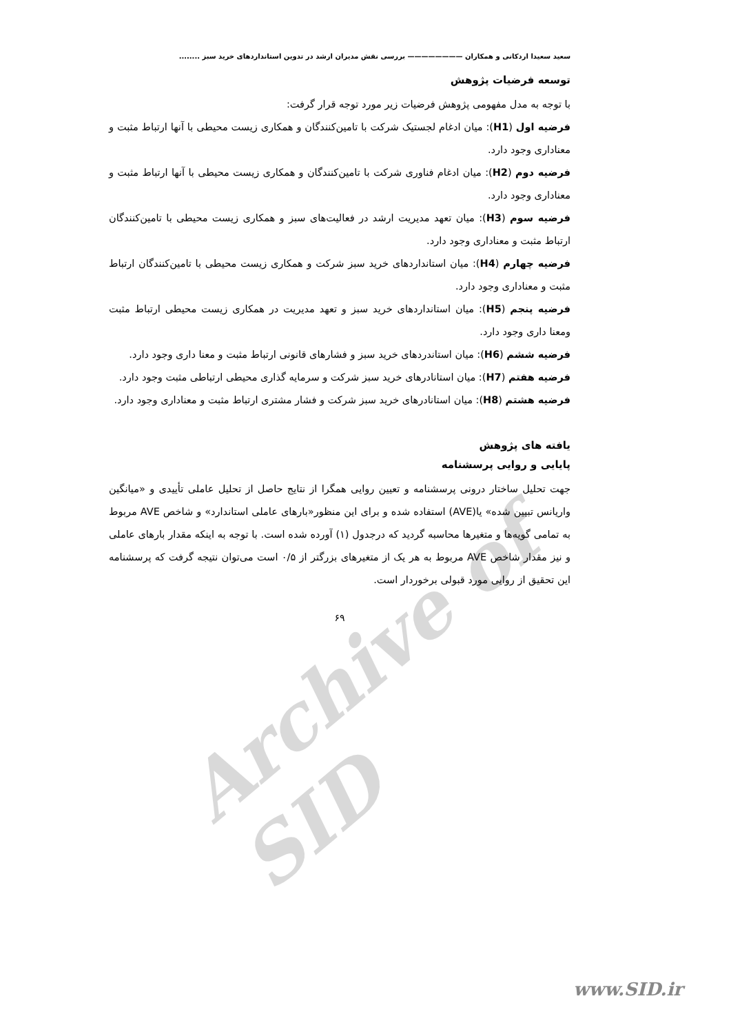Archive of SID
سعید سعیدا اردکانی و همکاران ———————— بررسی نقش مدیران ارشد در تدوین استانداردهای خرید سبز ........
توسعه فرضیات پژوهش
با توجه به مدل مفهومی پژوهش فرضیات زیر مورد توجه قرار گرفت:
فرضیه اول (H1): میان ادغام لجستیک شرکت با تامین‌کنندگان و همکاری زیست محیطی با آنها ارتباط مثبت و معناداری وجود دارد.
فرضیه دوم (H2): میان ادغام فناوری شرکت با تامین‌کنندگان و همکاری زیست محیطی با آنها ارتباط مثبت و معناداری وجود دارد.
فرضیه سوم (H3): میان تعهد مدیریت ارشد در فعالیت‌های سبز و همکاری زیست محیطی با تامین‌کنندگان ارتباط مثبت و معناداری وجود دارد.
فرضیه چهارم (H4): میان استانداردهای خرید سبز شرکت و همکاری زیست محیطی با تامین‌کنندگان ارتباط مثبت و معناداری وجود دارد.
فرضیه پنجم (H5): میان استانداردهای خرید سبز و تعهد مدیریت در همکاری زیست محیطی ارتباط مثبت ومعنا داری وجود دارد.
فرضیه ششم (H6): میان استاندردهای خرید سبز و فشارهای قانونی ارتباط مثبت و معنا داری وجود دارد.
فرضیه هفتم (H7): میان استانادرهای خرید سبز شرکت و سرمایه گذاری محیطی ارتباطی مثبت وجود دارد.
فرضیه هشتم (H8): میان استانادرهای خرید سبز شرکت و فشار مشتری ارتباط مثبت و معناداری وجود دارد.
یافته های پژوهش
پایایی و روایی پرسشنامه
جهت تحلیل ساختار درونی پرسشنامه و تعیین روایی همگرا از نتایج حاصل از تحلیل عاملی تأییدی و «میانگین واریانس تبیین شده» یا(AVE) استفاده شده و برای این منظور«بارهای عاملی استاندارد» و شاخص AVE مربوط به تمامی گویه‌ها و متغیرها محاسبه گردید که درجدول (۱) آورده شده است. با توجه به اینکه مقدار بارهای عاملی و نیز مقدار شاخص AVE مربوط به هر یک از متغیرهای بزرگتر از ۰/۵ است می‌توان نتیجه گرفت که پرسشنامه این تحقیق از روایی مورد قبولی برخوردار است.
۶۹
www.SID.ir